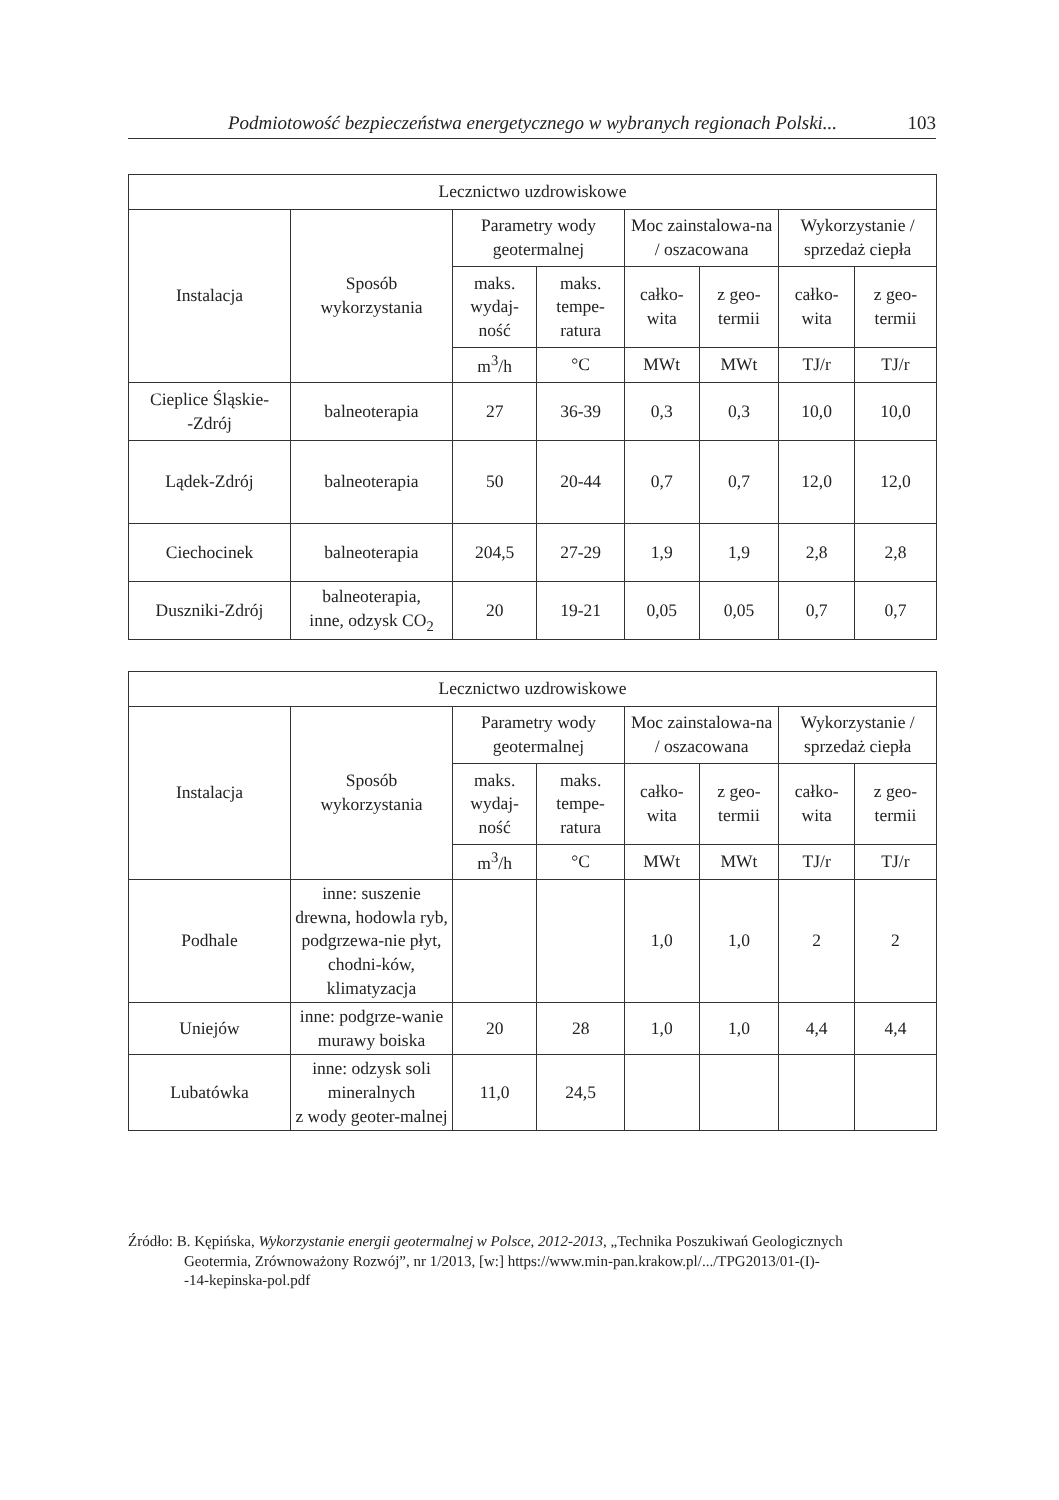Podmiotowość bezpieczeństwa energetycznego w wybranych regionach Polski... 103
| Lecznictwo uzdrowiskowe | | | | | | | |
| --- | --- | --- | --- | --- | --- | --- | --- |
| Instalacja | Sposób wykorzystania | Parametry wody geotermalnej | | Moc zainstalowa-na / oszacowana | | Wykorzystanie / sprzedaż ciepła | |
| | | maks. wydaj-ność | maks. tempe-ratura | całko-wita | z geo-termii | całko-wita | z geo-termii |
| | | m<sup>3</sup>/h | °C | MWt | MWt | TJ/r | TJ/r |
| Cieplice Śląskie- -Zdrój | balneoterapia | 27 | 36-39 | 0,3 | 0,3 | 10,0 | 10,0 |
| Lądek-Zdrój | balneoterapia | 50 | 20-44 | 0,7 | 0,7 | 12,0 | 12,0 |
| Ciechocinek | balneoterapia | 204,5 | 27-29 | 1,9 | 1,9 | 2,8 | 2,8 |
| Duszniki-Zdrój | balneoterapia, inne, odzysk CO<sub>2</sub> | 20 | 19-21 | 0,05 | 0,05 | 0,7 | 0,7 |
| Lecznictwo uzdrowiskowe | | | | | | | |
| --- | --- | --- | --- | --- | --- | --- | --- |
| Instalacja | Sposób wykorzystania | Parametry wody geotermalnej | | Moc zainstalowa-na / oszacowana | | Wykorzystanie / sprzedaż ciepła | |
| | | maks. wydaj-ność | maks. tempe-ratura | całko-wita | z geo-termii | całko-wita | z geo-termii |
| | | m<sup>3</sup>/h | °C | MWt | MWt | TJ/r | TJ/r |
| Podhale | inne: suszenie drewna, hodowla ryb, podgrzewa-nie płyt, chodni-ków, klimatyzacja | | | 1,0 | 1,0 | 2 | 2 |
| Uniejów | inne: podgrze-wanie murawy boiska | 20 | 28 | 1,0 | 1,0 | 4,4 | 4,4 |
| Lubatówka | inne: odzysk soli mineralnych z wody geoter-malnej | 11,0 | 24,5 | | | | |
Źródło: B. Kępińska, Wykorzystanie energii geotermalnej w Polsce, 2012-2013, „Technika Poszukiwań Geologicznych
Geotermia, Zrównoważony Rozwój”, nr 1/2013, [w:] https://www.min-pan.krakow.pl/.../TPG2013/01-(I)-
-14-kepinska-pol.pdf